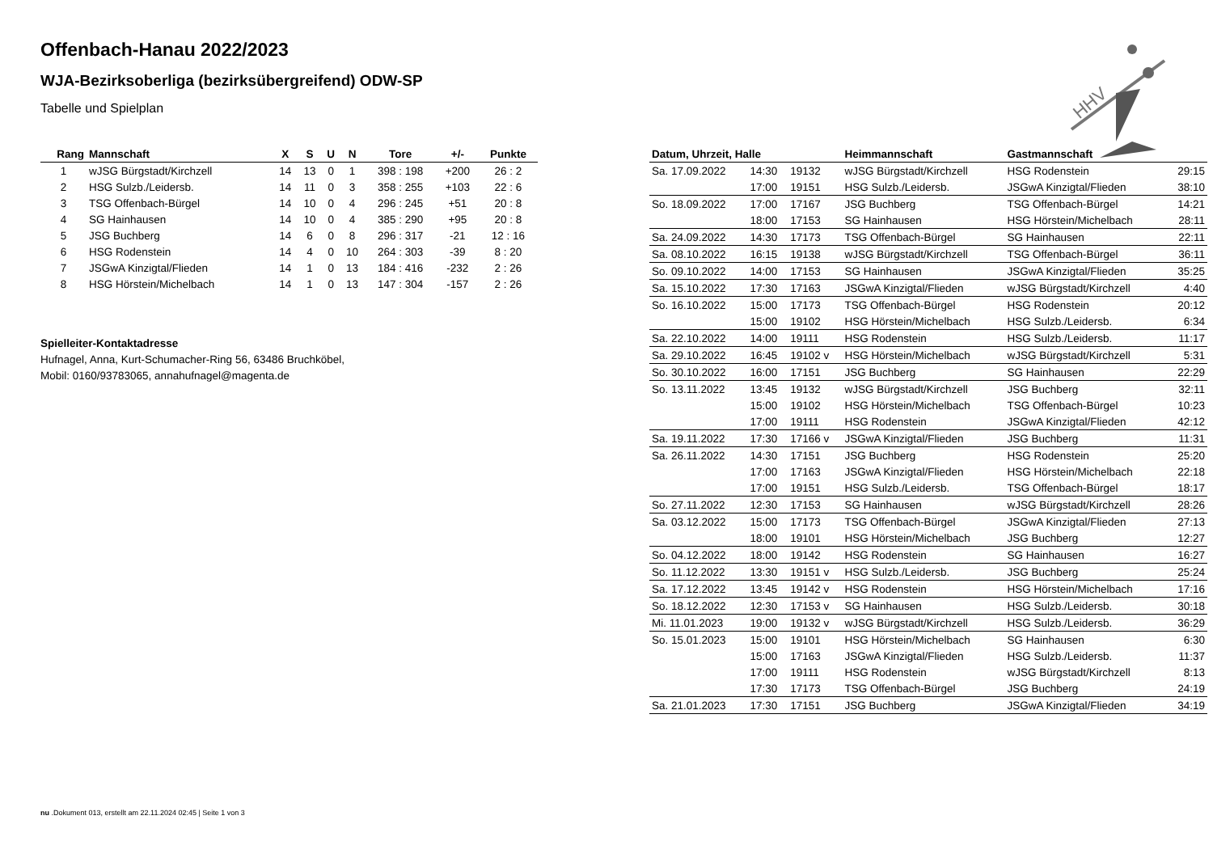HHV
Offenbach-Hanau 2022/2023
WJA-Bezirksoberliga (bezirksübergreifend) ODW-SP
Tabelle und Spielplan
| Rang | Mannschaft | X | S | U | N | Tore | +/- | Punkte |
| --- | --- | --- | --- | --- | --- | --- | --- | --- |
| 1 | wJSG Bürgstadt/Kirchzell | 14 | 13 | 0 | 1 | 398 : 198 | +200 | 26 : 2 |
| 2 | HSG Sulzb./Leidersb. | 14 | 11 | 0 | 3 | 358 : 255 | +103 | 22 : 6 |
| 3 | TSG Offenbach-Bürgel | 14 | 10 | 0 | 4 | 296 : 245 | +51 | 20 : 8 |
| 4 | SG Hainhausen | 14 | 10 | 0 | 4 | 385 : 290 | +95 | 20 : 8 |
| 5 | JSG Buchberg | 14 | 6 | 0 | 8 | 296 : 317 | -21 | 12 : 16 |
| 6 | HSG Rodenstein | 14 | 4 | 0 | 10 | 264 : 303 | -39 | 8 : 20 |
| 7 | JSGwA Kinzigtal/Flieden | 14 | 1 | 0 | 13 | 184 : 416 | -232 | 2 : 26 |
| 8 | HSG Hörstein/Michelbach | 14 | 1 | 0 | 13 | 147 : 304 | -157 | 2 : 26 |
Spielleiter-Kontaktadresse
Hufnagel, Anna, Kurt-Schumacher-Ring 56, 63486 Bruchköbel,
Mobil: 0160/93783065, annahufnagel@magenta.de
| Datum, Uhrzeit, Halle | | | Heimmannschaft | Gastmannschaft | |
| --- | --- | --- | --- | --- | --- |
| Sa. 17.09.2022 | 14:30 | 19132 | wJSG Bürgstadt/Kirchzell | HSG Rodenstein | 29:15 |
| | 17:00 | 19151 | HSG Sulzb./Leidersb. | JSGwA Kinzigtal/Flieden | 38:10 |
| So. 18.09.2022 | 17:00 | 17167 | JSG Buchberg | TSG Offenbach-Bürgel | 14:21 |
| | 18:00 | 17153 | SG Hainhausen | HSG Hörstein/Michelbach | 28:11 |
| Sa. 24.09.2022 | 14:30 | 17173 | TSG Offenbach-Bürgel | SG Hainhausen | 22:11 |
| Sa. 08.10.2022 | 16:15 | 19138 | wJSG Bürgstadt/Kirchzell | TSG Offenbach-Bürgel | 36:11 |
| So. 09.10.2022 | 14:00 | 17153 | SG Hainhausen | JSGwA Kinzigtal/Flieden | 35:25 |
| Sa. 15.10.2022 | 17:30 | 17163 | JSGwA Kinzigtal/Flieden | wJSG Bürgstadt/Kirchzell | 4:40 |
| So. 16.10.2022 | 15:00 | 17173 | TSG Offenbach-Bürgel | HSG Rodenstein | 20:12 |
| | 15:00 | 19102 | HSG Hörstein/Michelbach | HSG Sulzb./Leidersb. | 6:34 |
| Sa. 22.10.2022 | 14:00 | 19111 | HSG Rodenstein | HSG Sulzb./Leidersb. | 11:17 |
| Sa. 29.10.2022 | 16:45 | 19102 v | HSG Hörstein/Michelbach | wJSG Bürgstadt/Kirchzell | 5:31 |
| So. 30.10.2022 | 16:00 | 17151 | JSG Buchberg | SG Hainhausen | 22:29 |
| So. 13.11.2022 | 13:45 | 19132 | wJSG Bürgstadt/Kirchzell | JSG Buchberg | 32:11 |
| | 15:00 | 19102 | HSG Hörstein/Michelbach | TSG Offenbach-Bürgel | 10:23 |
| | 17:00 | 19111 | HSG Rodenstein | JSGwA Kinzigtal/Flieden | 42:12 |
| Sa. 19.11.2022 | 17:30 | 17166 v | JSGwA Kinzigtal/Flieden | JSG Buchberg | 11:31 |
| Sa. 26.11.2022 | 14:30 | 17151 | JSG Buchberg | HSG Rodenstein | 25:20 |
| | 17:00 | 17163 | JSGwA Kinzigtal/Flieden | HSG Hörstein/Michelbach | 22:18 |
| | 17:00 | 19151 | HSG Sulzb./Leidersb. | TSG Offenbach-Bürgel | 18:17 |
| So. 27.11.2022 | 12:30 | 17153 | SG Hainhausen | wJSG Bürgstadt/Kirchzell | 28:26 |
| Sa. 03.12.2022 | 15:00 | 17173 | TSG Offenbach-Bürgel | JSGwA Kinzigtal/Flieden | 27:13 |
| | 18:00 | 19101 | HSG Hörstein/Michelbach | JSG Buchberg | 12:27 |
| So. 04.12.2022 | 18:00 | 19142 | HSG Rodenstein | SG Hainhausen | 16:27 |
| So. 11.12.2022 | 13:30 | 19151 v | HSG Sulzb./Leidersb. | JSG Buchberg | 25:24 |
| Sa. 17.12.2022 | 13:45 | 19142 v | HSG Rodenstein | HSG Hörstein/Michelbach | 17:16 |
| So. 18.12.2022 | 12:30 | 17153 v | SG Hainhausen | HSG Sulzb./Leidersb. | 30:18 |
| Mi. 11.01.2023 | 19:00 | 19132 v | wJSG Bürgstadt/Kirchzell | HSG Sulzb./Leidersb. | 36:29 |
| So. 15.01.2023 | 15:00 | 19101 | HSG Hörstein/Michelbach | SG Hainhausen | 6:30 |
| | 15:00 | 17163 | JSGwA Kinzigtal/Flieden | HSG Sulzb./Leidersb. | 11:37 |
| | 17:00 | 19111 | HSG Rodenstein | wJSG Bürgstadt/Kirchzell | 8:13 |
| | 17:30 | 17173 | TSG Offenbach-Bürgel | JSG Buchberg | 24:19 |
| Sa. 21.01.2023 | 17:30 | 17151 | JSG Buchberg | JSGwA Kinzigtal/Flieden | 34:19 |
nu .Dokument 013, erstellt am 22.11.2024 02:45 | Seite 1 von 3